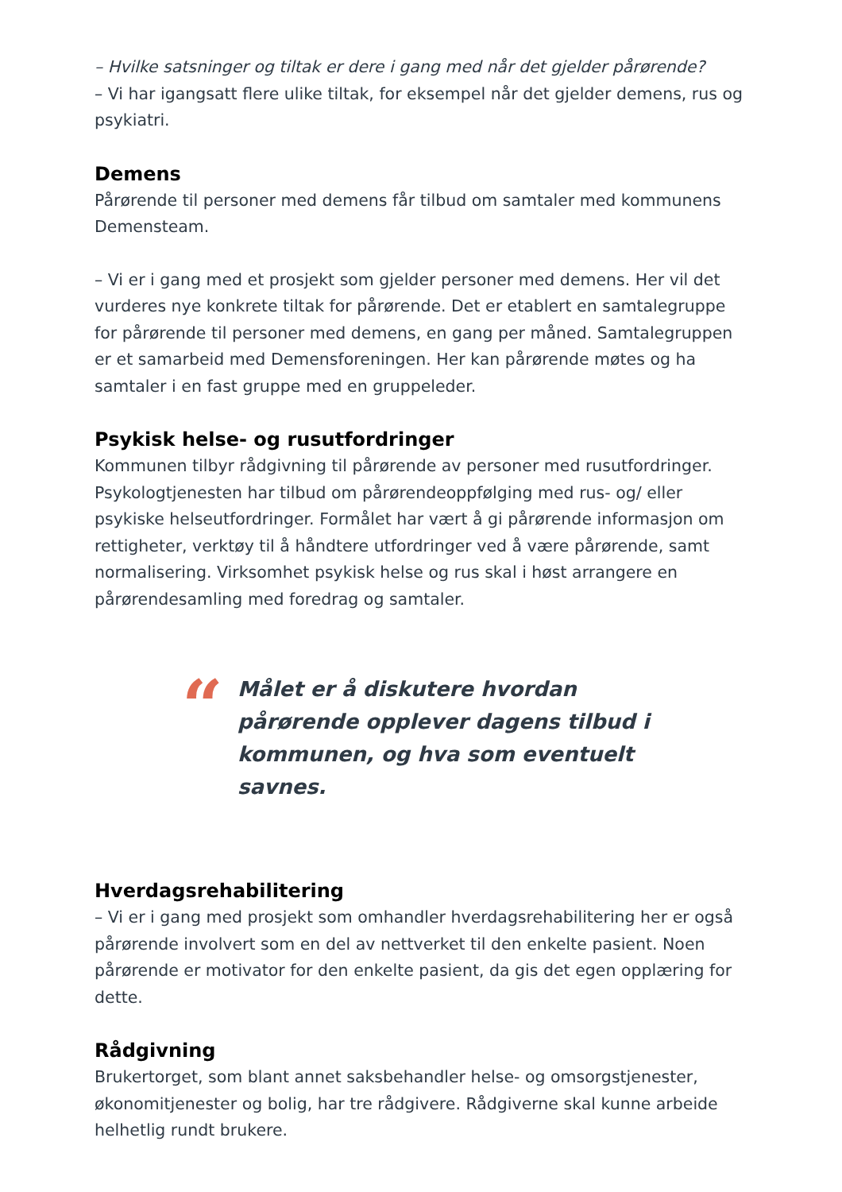– Hvilke satsninger og tiltak er dere i gang med når det gjelder pårørende?
– Vi har igangsatt flere ulike tiltak, for eksempel når det gjelder demens, rus og psykiatri.
Demens
Pårørende til personer med demens får tilbud om samtaler med kommunens Demensteam.
– Vi er i gang med et prosjekt som gjelder personer med demens. Her vil det vurderes nye konkrete tiltak for pårørende. Det er etablert en samtalegruppe for pårørende til personer med demens, en gang per måned. Samtalegruppen er et samarbeid med Demensforeningen. Her kan pårørende møtes og ha samtaler i en fast gruppe med en gruppeleder.
Psykisk helse- og rusutfordringer
Kommunen tilbyr rådgivning til pårørende av personer med rusutfordringer. Psykologtjenesten har tilbud om pårørendeoppfølging med rus- og/ eller psykiske helseutfordringer. Formålet har vært å gi pårørende informasjon om rettigheter, verktøy til å håndtere utfordringer ved å være pårørende, samt normalisering. Virksomhet psykisk helse og rus skal i høst arrangere en pårørendesamling med foredrag og samtaler.
“
Målet er å diskutere hvordan pårørende opplever dagens tilbud i kommunen, og hva som eventuelt savnes.
Hverdagsrehabilitering
– Vi er i gang med prosjekt som omhandler hverdagsrehabilitering her er også pårørende involvert som en del av nettverket til den enkelte pasient. Noen pårørende er motivator for den enkelte pasient, da gis det egen opplæring for dette.
Rådgivning
Brukertorget, som blant annet saksbehandler helse- og omsorgstjenester, økonomitjenester og bolig, har tre rådgivere. Rådgiverne skal kunne arbeide helhetlig rundt brukere.